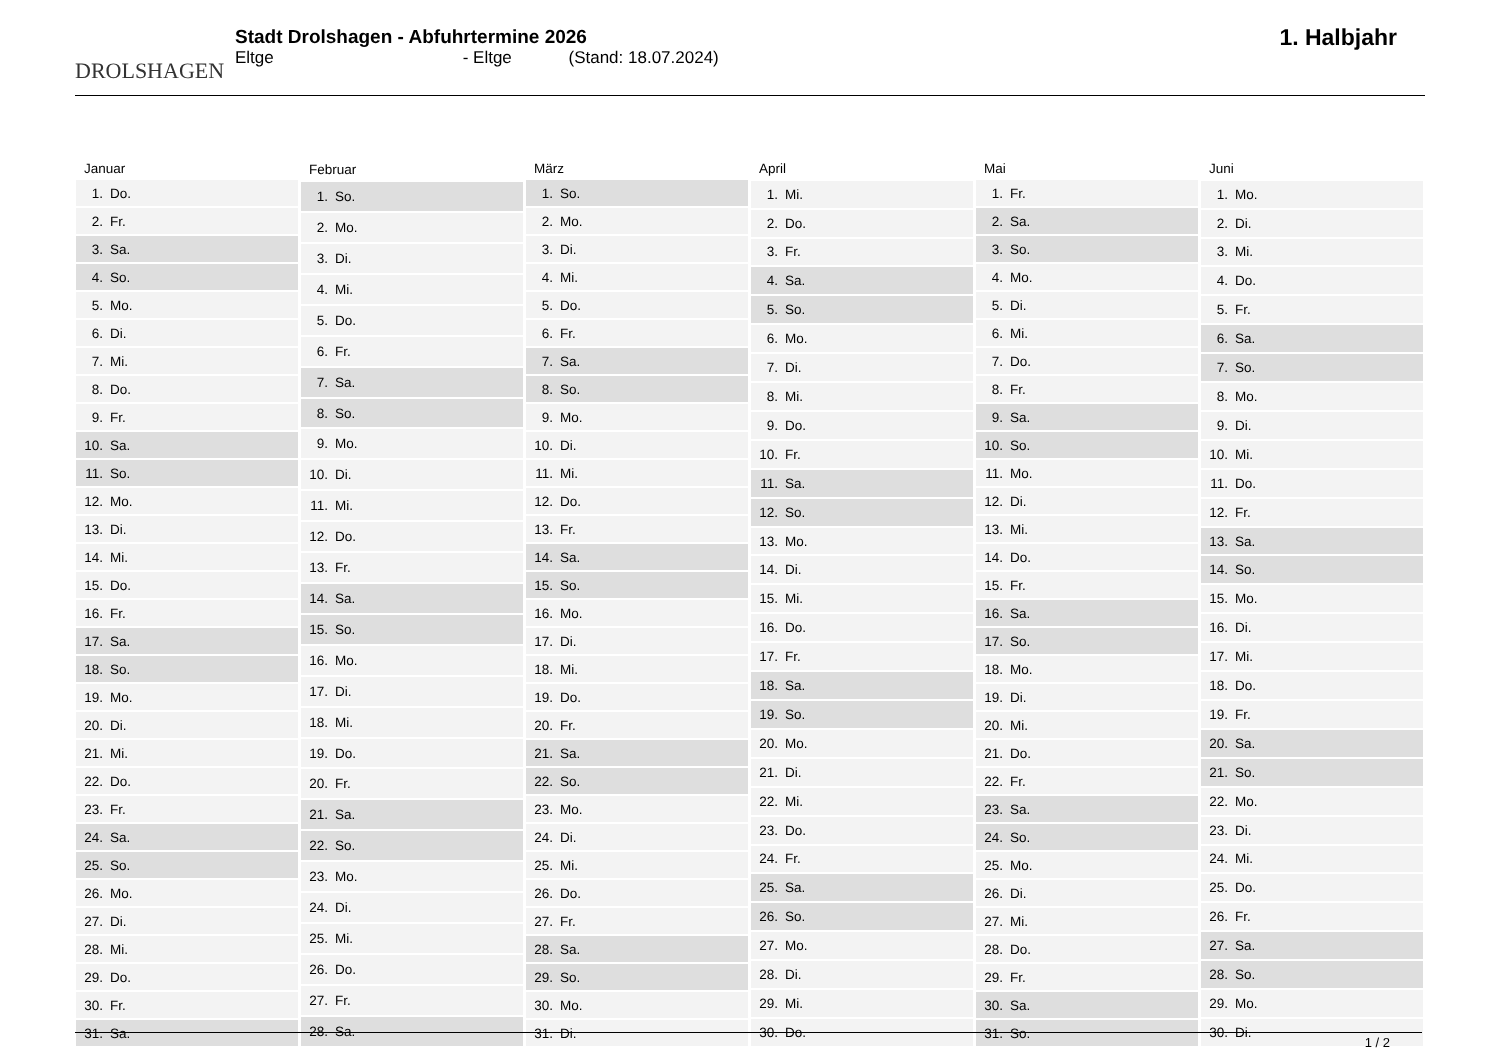DROLSHAGEN
Stadt Drolshagen - Abfuhrtermine 2026
Eltge - Eltge (Stand: 18.07.2024)
1. Halbjahr
| Januar | |
| --- | --- |
| 1. | Do. |
| 2. | Fr. |
| 3. | Sa. |
| 4. | So. |
| 5. | Mo. |
| 6. | Di. |
| 7. | Mi. |
| 8. | Do. |
| 9. | Fr. |
| 10. | Sa. |
| 11. | So. |
| 12. | Mo. |
| 13. | Di. |
| 14. | Mi. |
| 15. | Do. |
| 16. | Fr. |
| 17. | Sa. |
| 18. | So. |
| 19. | Mo. |
| 20. | Di. |
| 21. | Mi. |
| 22. | Do. |
| 23. | Fr. |
| 24. | Sa. |
| 25. | So. |
| 26. | Mo. |
| 27. | Di. |
| 28. | Mi. |
| 29. | Do. |
| 30. | Fr. |
| 31. | Sa. |
| Februar | |
| --- | --- |
| 1. | So. |
| 2. | Mo. |
| 3. | Di. |
| 4. | Mi. |
| 5. | Do. |
| 6. | Fr. |
| 7. | Sa. |
| 8. | So. |
| 9. | Mo. |
| 10. | Di. |
| 11. | Mi. |
| 12. | Do. |
| 13. | Fr. |
| 14. | Sa. |
| 15. | So. |
| 16. | Mo. |
| 17. | Di. |
| 18. | Mi. |
| 19. | Do. |
| 20. | Fr. |
| 21. | Sa. |
| 22. | So. |
| 23. | Mo. |
| 24. | Di. |
| 25. | Mi. |
| 26. | Do. |
| 27. | Fr. |
| 28. | Sa. |
| März | |
| --- | --- |
| 1. | So. |
| 2. | Mo. |
| 3. | Di. |
| 4. | Mi. |
| 5. | Do. |
| 6. | Fr. |
| 7. | Sa. |
| 8. | So. |
| 9. | Mo. |
| 10. | Di. |
| 11. | Mi. |
| 12. | Do. |
| 13. | Fr. |
| 14. | Sa. |
| 15. | So. |
| 16. | Mo. |
| 17. | Di. |
| 18. | Mi. |
| 19. | Do. |
| 20. | Fr. |
| 21. | Sa. |
| 22. | So. |
| 23. | Mo. |
| 24. | Di. |
| 25. | Mi. |
| 26. | Do. |
| 27. | Fr. |
| 28. | Sa. |
| 29. | So. |
| 30. | Mo. |
| 31. | Di. |
| April | |
| --- | --- |
| 1. | Mi. |
| 2. | Do. |
| 3. | Fr. |
| 4. | Sa. |
| 5. | So. |
| 6. | Mo. |
| 7. | Di. |
| 8. | Mi. |
| 9. | Do. |
| 10. | Fr. |
| 11. | Sa. |
| 12. | So. |
| 13. | Mo. |
| 14. | Di. |
| 15. | Mi. |
| 16. | Do. |
| 17. | Fr. |
| 18. | Sa. |
| 19. | So. |
| 20. | Mo. |
| 21. | Di. |
| 22. | Mi. |
| 23. | Do. |
| 24. | Fr. |
| 25. | Sa. |
| 26. | So. |
| 27. | Mo. |
| 28. | Di. |
| 29. | Mi. |
| 30. | Do. |
| Mai | |
| --- | --- |
| 1. | Fr. |
| 2. | Sa. |
| 3. | So. |
| 4. | Mo. |
| 5. | Di. |
| 6. | Mi. |
| 7. | Do. |
| 8. | Fr. |
| 9. | Sa. |
| 10. | So. |
| 11. | Mo. |
| 12. | Di. |
| 13. | Mi. |
| 14. | Do. |
| 15. | Fr. |
| 16. | Sa. |
| 17. | So. |
| 18. | Mo. |
| 19. | Di. |
| 20. | Mi. |
| 21. | Do. |
| 22. | Fr. |
| 23. | Sa. |
| 24. | So. |
| 25. | Mo. |
| 26. | Di. |
| 27. | Mi. |
| 28. | Do. |
| 29. | Fr. |
| 30. | Sa. |
| 31. | So. |
| Juni | |
| --- | --- |
| 1. | Mo. |
| 2. | Di. |
| 3. | Mi. |
| 4. | Do. |
| 5. | Fr. |
| 6. | Sa. |
| 7. | So. |
| 8. | Mo. |
| 9. | Di. |
| 10. | Mi. |
| 11. | Do. |
| 12. | Fr. |
| 13. | Sa. |
| 14. | So. |
| 15. | Mo. |
| 16. | Di. |
| 17. | Mi. |
| 18. | Do. |
| 19. | Fr. |
| 20. | Sa. |
| 21. | So. |
| 22. | Mo. |
| 23. | Di. |
| 24. | Mi. |
| 25. | Do. |
| 26. | Fr. |
| 27. | Sa. |
| 28. | So. |
| 29. | Mo. |
| 30. | Di. |
1 / 2